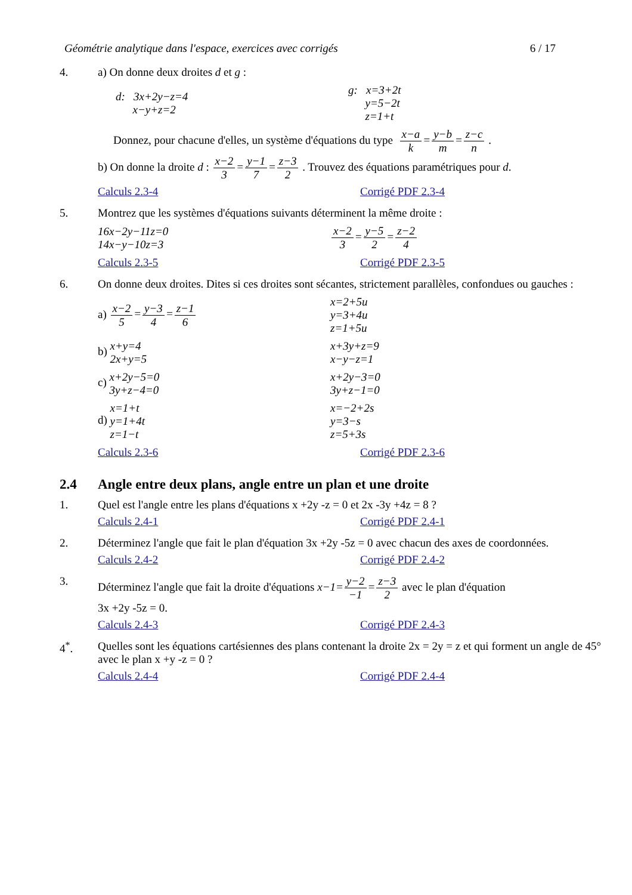Géométrie analytique dans l'espace, exercices avec corrigés 6 / 17
4. a) On donne deux droites d et g :
d: 3x+2y−z=4
x−y+z=2
g: x=3+2t
y=5−2t
z=1+t
Donnez, pour chacune d'elles, un système d'équations du type x−a k=y−b m=z−c n .
b) On donne la droite d : x−2 3=y−1 7=z−3 2 . Trouvez des équations paramétriques pour d.
Calculs 2.3-4 Corrigé PDF 2.3-4
5. Montrez que les systèmes d'équations suivants déterminent la même droite :
16x−2y−11z=0
14x−y−10z=3
x−2 3=y−5 2=z−2 4
Calculs 2.3-5 Corrigé PDF 2.3-5
6. On donne deux droites. Dites si ces droites sont sécantes, strictement parallèles, confondues ou gauches :
a) x−2 5=y−3 4=z−1 6
x=2+5u
y=3+4u
z=1+5u
b) x+y=4
2x+y=5
x+3y+z=9
x−y−z=1
c) x+2y−5=0
3y+z−4=0
x+2y−3=0
3y+z−1=0
d) x=1+t
y=1+4t
z=1−t
x=−2+2s
y=3−s
z=5+3s
Calculs 2.3-6 Corrigé PDF 2.3-6
2.4 Angle entre deux plans, angle entre un plan et une droite
1. Quel est l'angle entre les plans d'équations x +2y -z = 0 et 2x -3y +4z = 8 ?
Calculs 2.4-1 Corrigé PDF 2.4-1
2. Déterminez l'angle que fait le plan d'équation 3x +2y -5z = 0 avec chacun des axes de coordonnées.
Calculs 2.4-2 Corrigé PDF 2.4-2
3. Déterminez l'angle que fait la droite d'équations x−1=y−2 −1=z−3 2 avec le plan d'équation
3x +2y -5z = 0.
Calculs 2.4-3 Corrigé PDF 2.4-3
4<sup>*</sup>. Quelles sont les équations cartésiennes des plans contenant la droite 2x = 2y = z et qui forment un angle de 45° avec le plan x +y -z = 0 ?
Calculs 2.4-4 Corrigé PDF 2.4-4